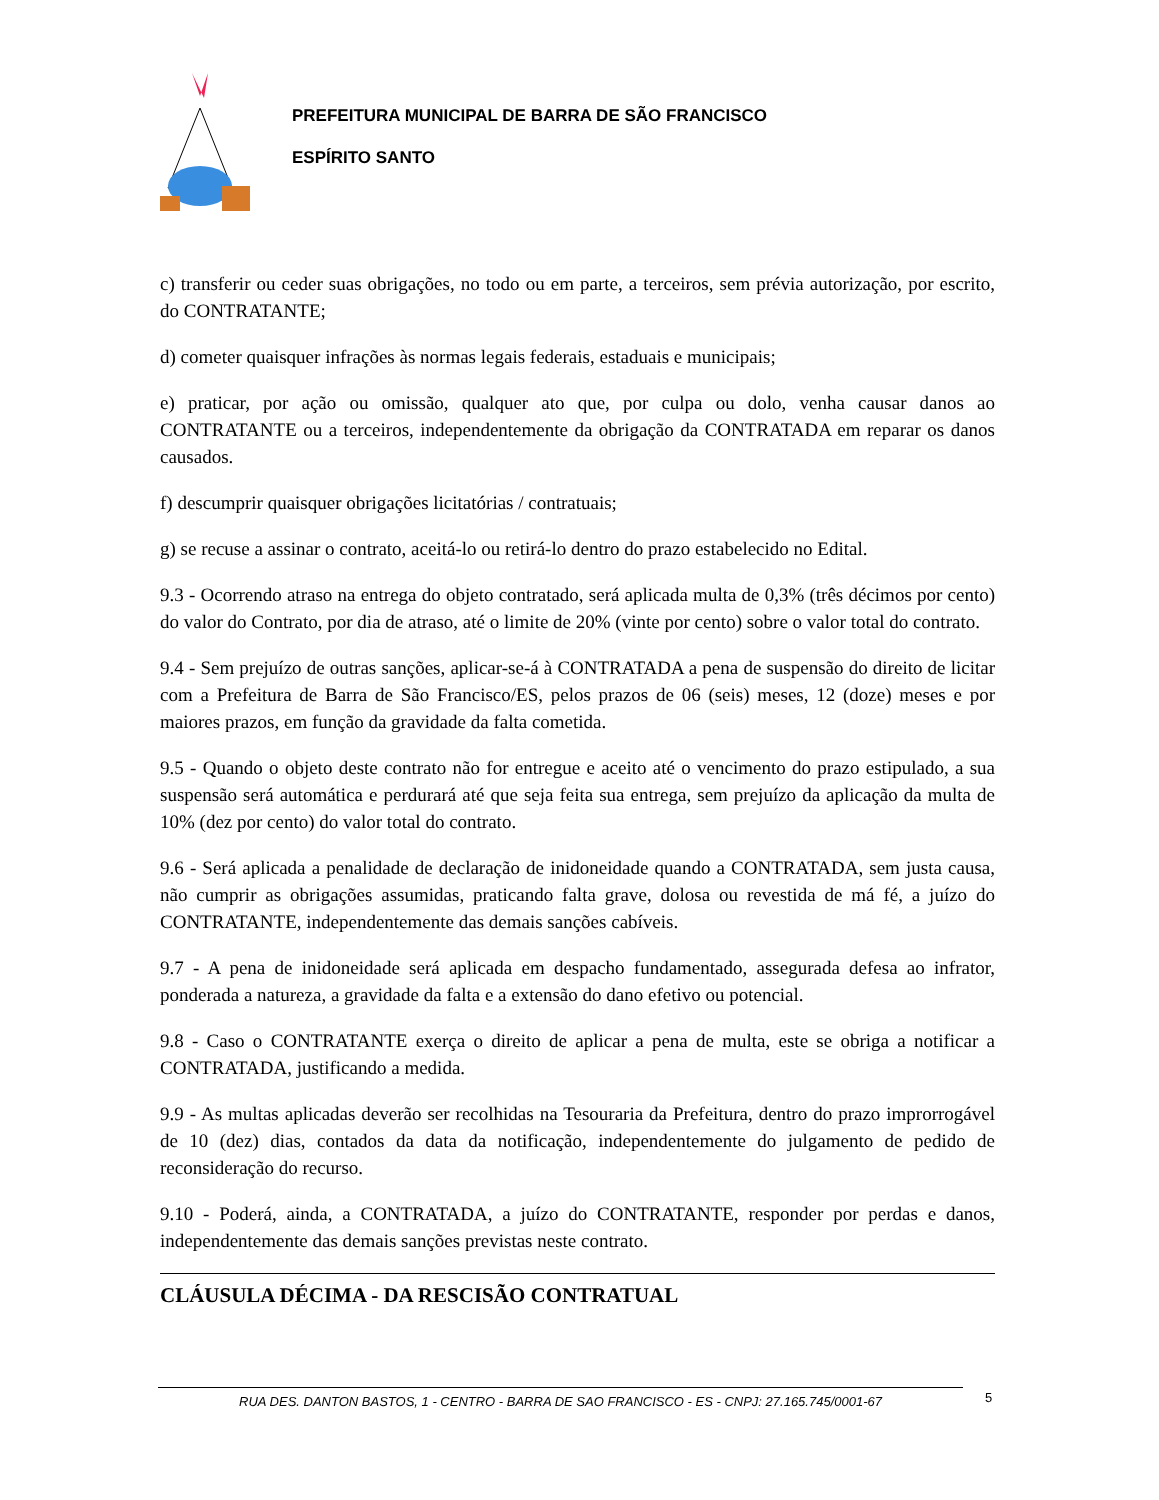PREFEITURA MUNICIPAL DE BARRA DE SÃO FRANCISCO
ESPÍRITO SANTO
c) transferir ou ceder suas obrigações, no todo ou em parte, a terceiros, sem prévia autorização, por escrito, do CONTRATANTE;
d) cometer quaisquer infrações às normas legais federais, estaduais e municipais;
e) praticar, por ação ou omissão, qualquer ato que, por culpa ou dolo, venha causar danos ao CONTRATANTE ou a terceiros, independentemente da obrigação da CONTRATADA em reparar os danos causados.
f) descumprir quaisquer obrigações licitatórias / contratuais;
g) se recuse a assinar o contrato, aceitá-lo ou retirá-lo dentro do prazo estabelecido no Edital.
9.3 - Ocorrendo atraso na entrega do objeto contratado, será aplicada multa de 0,3% (três décimos por cento) do valor do Contrato, por dia de atraso, até o limite de 20% (vinte por cento) sobre o valor total do contrato.
9.4 - Sem prejuízo de outras sanções, aplicar-se-á à CONTRATADA a pena de suspensão do direito de licitar com a Prefeitura de Barra de São Francisco/ES, pelos prazos de 06 (seis) meses, 12 (doze) meses e por maiores prazos, em função da gravidade da falta cometida.
9.5 - Quando o objeto deste contrato não for entregue e aceito até o vencimento do prazo estipulado, a sua suspensão será automática e perdurará até que seja feita sua entrega, sem prejuízo da aplicação da multa de 10% (dez por cento) do valor total do contrato.
9.6 - Será aplicada a penalidade de declaração de inidoneidade quando a CONTRATADA, sem justa causa, não cumprir as obrigações assumidas, praticando falta grave, dolosa ou revestida de má fé, a juízo do CONTRATANTE, independentemente das demais sanções cabíveis.
9.7 - A pena de inidoneidade será aplicada em despacho fundamentado, assegurada defesa ao infrator, ponderada a natureza, a gravidade da falta e a extensão do dano efetivo ou potencial.
9.8 - Caso o CONTRATANTE exerça o direito de aplicar a pena de multa, este se obriga a notificar a CONTRATADA, justificando a medida.
9.9 - As multas aplicadas deverão ser recolhidas na Tesouraria da Prefeitura, dentro do prazo improrrogável de 10 (dez) dias, contados da data da notificação, independentemente do julgamento de pedido de reconsideração do recurso.
9.10 - Poderá, ainda, a CONTRATADA, a juízo do CONTRATANTE, responder por perdas e danos, independentemente das demais sanções previstas neste contrato.
CLÁUSULA DÉCIMA - DA RESCISÃO CONTRATUAL
RUA DES. DANTON BASTOS, 1 - CENTRO - BARRA DE SAO FRANCISCO - ES - CNPJ: 27.165.745/0001-67 5